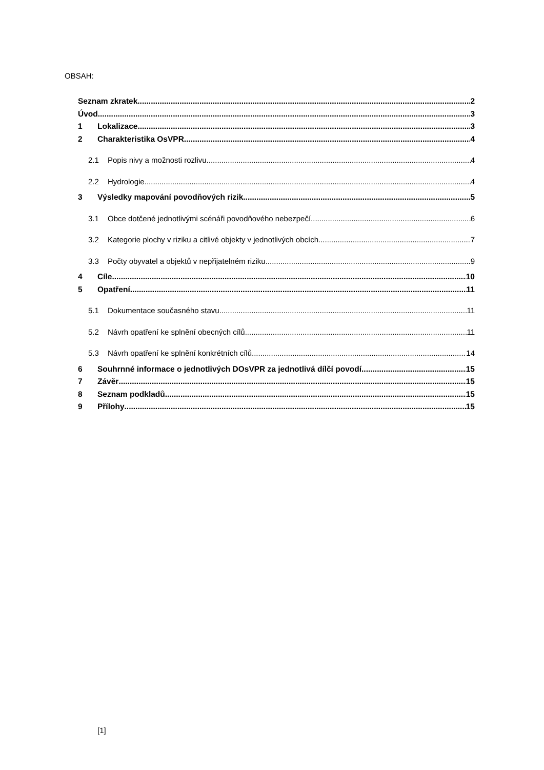OBSAH:
Seznam zkratek 2
Úvod 3
1 Lokalizace 3
2 Charakteristika OsVPR 4
2.1 Popis nivy a možnosti rozlivu 4
2.2 Hydrologie 4
3 Výsledky mapování povodňových rizik 5
3.1 Obce dotčené jednotlivými scénáři povodňového nebezpečí 6
3.2 Kategorie plochy v riziku a citlivé objekty v jednotlivých obcích 7
3.3 Počty obyvatel a objektů v nepřijatelném riziku 9
4 Cíle 10
5 Opatření 11
5.1 Dokumentace současného stavu 11
5.2 Návrh opatření ke splnění obecných cílů 11
5.3 Návrh opatření ke splnění konkrétních cílů 14
6 Souhrnné informace o jednotlivých DOsVPR za jednotlivá dílčí povodí 15
7 Závěr 15
8 Seznam podkladů 15
9 Přílohy 15
[1]